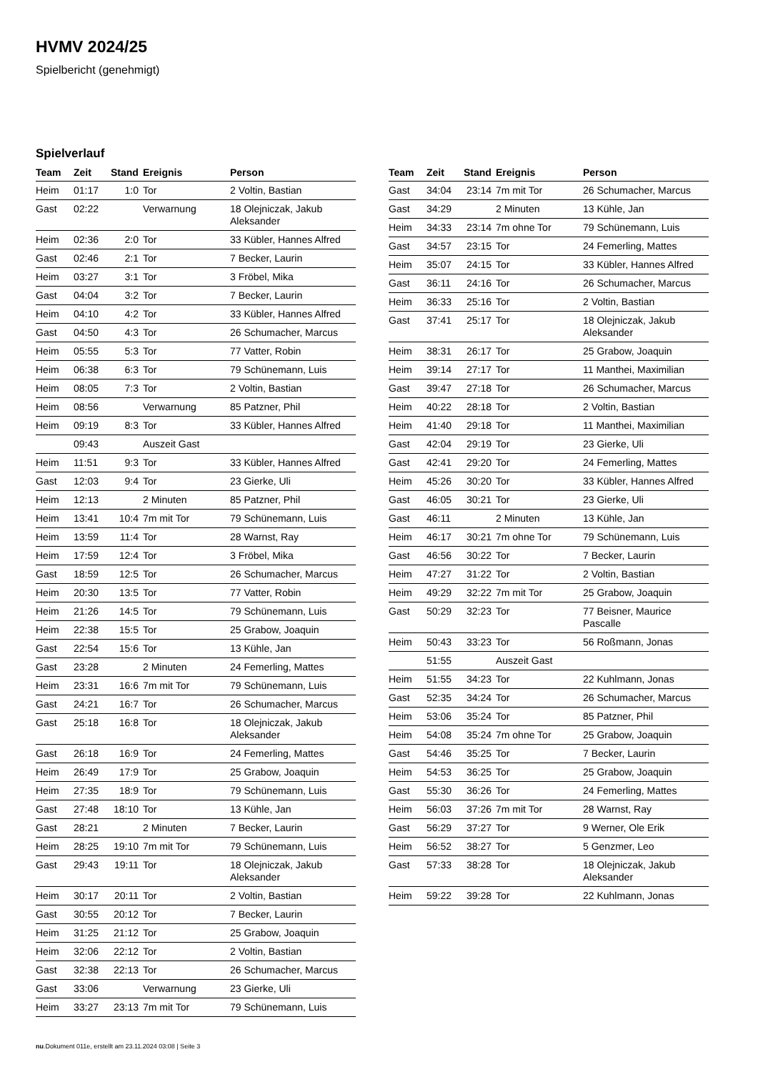HVMV 2024/25
Spielbericht (genehmigt)
Spielverlauf
| Team | Zeit | Stand | Ereignis | Person |
| --- | --- | --- | --- | --- |
| Heim | 01:17 | 1:0 | Tor | 2 Voltin, Bastian |
| Gast | 02:22 | | Verwarnung | 18 Olejniczak, Jakub Aleksander |
| Heim | 02:36 | 2:0 | Tor | 33 Kübler, Hannes Alfred |
| Gast | 02:46 | 2:1 | Tor | 7 Becker, Laurin |
| Heim | 03:27 | 3:1 | Tor | 3 Fröbel, Mika |
| Gast | 04:04 | 3:2 | Tor | 7 Becker, Laurin |
| Heim | 04:10 | 4:2 | Tor | 33 Kübler, Hannes Alfred |
| Gast | 04:50 | 4:3 | Tor | 26 Schumacher, Marcus |
| Heim | 05:55 | 5:3 | Tor | 77 Vatter, Robin |
| Heim | 06:38 | 6:3 | Tor | 79 Schünemann, Luis |
| Heim | 08:05 | 7:3 | Tor | 2 Voltin, Bastian |
| Heim | 08:56 | | Verwarnung | 85 Patzner, Phil |
| Heim | 09:19 | 8:3 | Tor | 33 Kübler, Hannes Alfred |
| | 09:43 | | Auszeit Gast | |
| Heim | 11:51 | 9:3 | Tor | 33 Kübler, Hannes Alfred |
| Gast | 12:03 | 9:4 | Tor | 23 Gierke, Uli |
| Heim | 12:13 | | 2 Minuten | 85 Patzner, Phil |
| Heim | 13:41 | 10:4 | 7m mit Tor | 79 Schünemann, Luis |
| Heim | 13:59 | 11:4 | Tor | 28 Warnst, Ray |
| Heim | 17:59 | 12:4 | Tor | 3 Fröbel, Mika |
| Gast | 18:59 | 12:5 | Tor | 26 Schumacher, Marcus |
| Heim | 20:30 | 13:5 | Tor | 77 Vatter, Robin |
| Heim | 21:26 | 14:5 | Tor | 79 Schünemann, Luis |
| Heim | 22:38 | 15:5 | Tor | 25 Grabow, Joaquin |
| Gast | 22:54 | 15:6 | Tor | 13 Kühle, Jan |
| Gast | 23:28 | | 2 Minuten | 24 Femerling, Mattes |
| Heim | 23:31 | 16:6 | 7m mit Tor | 79 Schünemann, Luis |
| Gast | 24:21 | 16:7 | Tor | 26 Schumacher, Marcus |
| Gast | 25:18 | 16:8 | Tor | 18 Olejniczak, Jakub Aleksander |
| Gast | 26:18 | 16:9 | Tor | 24 Femerling, Mattes |
| Heim | 26:49 | 17:9 | Tor | 25 Grabow, Joaquin |
| Heim | 27:35 | 18:9 | Tor | 79 Schünemann, Luis |
| Gast | 27:48 | 18:10 | Tor | 13 Kühle, Jan |
| Gast | 28:21 | | 2 Minuten | 7 Becker, Laurin |
| Heim | 28:25 | 19:10 | 7m mit Tor | 79 Schünemann, Luis |
| Gast | 29:43 | 19:11 | Tor | 18 Olejniczak, Jakub Aleksander |
| Heim | 30:17 | 20:11 | Tor | 2 Voltin, Bastian |
| Gast | 30:55 | 20:12 | Tor | 7 Becker, Laurin |
| Heim | 31:25 | 21:12 | Tor | 25 Grabow, Joaquin |
| Heim | 32:06 | 22:12 | Tor | 2 Voltin, Bastian |
| Gast | 32:38 | 22:13 | Tor | 26 Schumacher, Marcus |
| Gast | 33:06 | | Verwarnung | 23 Gierke, Uli |
| Heim | 33:27 | 23:13 | 7m mit Tor | 79 Schünemann, Luis |
| Team | Zeit | Stand | Ereignis | Person |
| --- | --- | --- | --- | --- |
| Gast | 34:04 | 23:14 | 7m mit Tor | 26 Schumacher, Marcus |
| Gast | 34:29 | | 2 Minuten | 13 Kühle, Jan |
| Heim | 34:33 | 23:14 | 7m ohne Tor | 79 Schünemann, Luis |
| Gast | 34:57 | 23:15 | Tor | 24 Femerling, Mattes |
| Heim | 35:07 | 24:15 | Tor | 33 Kübler, Hannes Alfred |
| Gast | 36:11 | 24:16 | Tor | 26 Schumacher, Marcus |
| Heim | 36:33 | 25:16 | Tor | 2 Voltin, Bastian |
| Gast | 37:41 | 25:17 | Tor | 18 Olejniczak, Jakub Aleksander |
| Heim | 38:31 | 26:17 | Tor | 25 Grabow, Joaquin |
| Heim | 39:14 | 27:17 | Tor | 11 Manthei, Maximilian |
| Gast | 39:47 | 27:18 | Tor | 26 Schumacher, Marcus |
| Heim | 40:22 | 28:18 | Tor | 2 Voltin, Bastian |
| Heim | 41:40 | 29:18 | Tor | 11 Manthei, Maximilian |
| Gast | 42:04 | 29:19 | Tor | 23 Gierke, Uli |
| Gast | 42:41 | 29:20 | Tor | 24 Femerling, Mattes |
| Heim | 45:26 | 30:20 | Tor | 33 Kübler, Hannes Alfred |
| Gast | 46:05 | 30:21 | Tor | 23 Gierke, Uli |
| Gast | 46:11 | | 2 Minuten | 13 Kühle, Jan |
| Heim | 46:17 | 30:21 | 7m ohne Tor | 79 Schünemann, Luis |
| Gast | 46:56 | 30:22 | Tor | 7 Becker, Laurin |
| Heim | 47:27 | 31:22 | Tor | 2 Voltin, Bastian |
| Heim | 49:29 | 32:22 | 7m mit Tor | 25 Grabow, Joaquin |
| Gast | 50:29 | 32:23 | Tor | 77 Beisner, Maurice Pascalle |
| Heim | 50:43 | 33:23 | Tor | 56 Roßmann, Jonas |
| | 51:55 | | Auszeit Gast | |
| Heim | 51:55 | 34:23 | Tor | 22 Kuhlmann, Jonas |
| Gast | 52:35 | 34:24 | Tor | 26 Schumacher, Marcus |
| Heim | 53:06 | 35:24 | Tor | 85 Patzner, Phil |
| Heim | 54:08 | 35:24 | 7m ohne Tor | 25 Grabow, Joaquin |
| Gast | 54:46 | 35:25 | Tor | 7 Becker, Laurin |
| Heim | 54:53 | 36:25 | Tor | 25 Grabow, Joaquin |
| Gast | 55:30 | 36:26 | Tor | 24 Femerling, Mattes |
| Heim | 56:03 | 37:26 | 7m mit Tor | 28 Warnst, Ray |
| Gast | 56:29 | 37:27 | Tor | 9 Werner, Ole Erik |
| Heim | 56:52 | 38:27 | Tor | 5 Genzmer, Leo |
| Gast | 57:33 | 38:28 | Tor | 18 Olejniczak, Jakub Aleksander |
| Heim | 59:22 | 39:28 | Tor | 22 Kuhlmann, Jonas |
nu.Dokument 011e, erstellt am 23.11.2024 03:08 | Seite 3